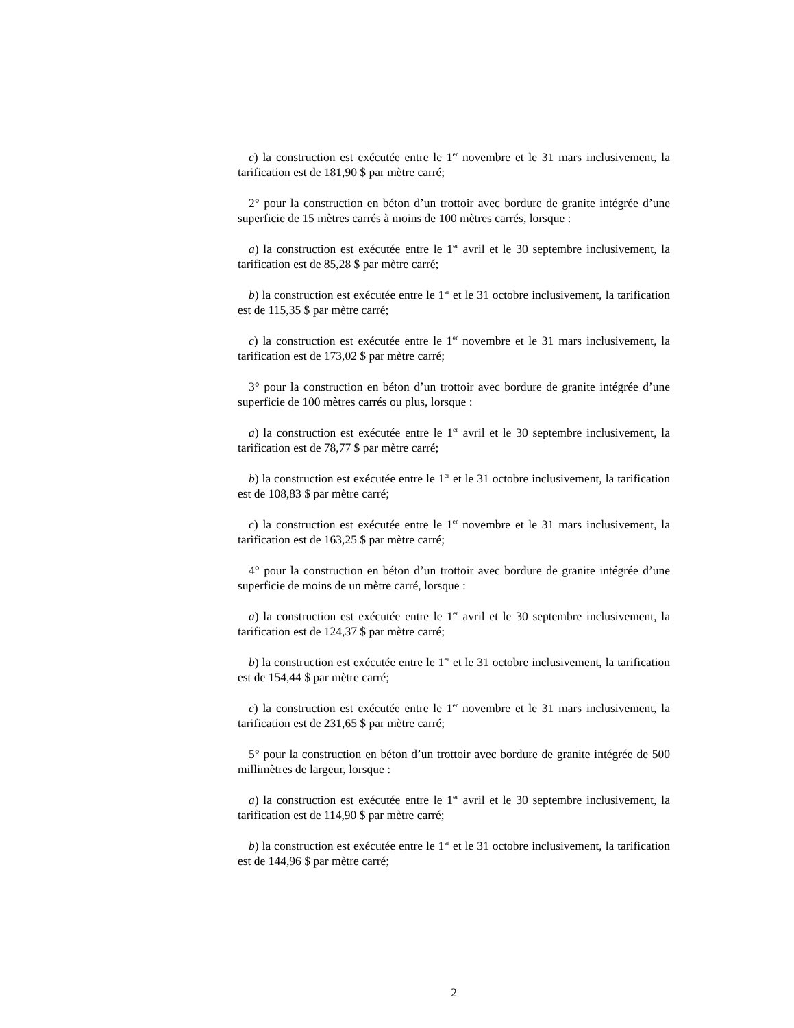c) la construction est exécutée entre le 1<sup>er</sup> novembre et le 31 mars inclusivement, la tarification est de 181,90 $ par mètre carré;
2° pour la construction en béton d’un trottoir avec bordure de granite intégrée d’une superficie de 15 mètres carrés à moins de 100 mètres carrés, lorsque :
a) la construction est exécutée entre le 1<sup>er</sup> avril et le 30 septembre inclusivement, la tarification est de 85,28 $ par mètre carré;
b) la construction est exécutée entre le 1<sup>er</sup> et le 31 octobre inclusivement, la tarification est de 115,35 $ par mètre carré;
c) la construction est exécutée entre le 1<sup>er</sup> novembre et le 31 mars inclusivement, la tarification est de 173,02 $ par mètre carré;
3° pour la construction en béton d’un trottoir avec bordure de granite intégrée d’une superficie de 100 mètres carrés ou plus, lorsque :
a) la construction est exécutée entre le 1<sup>er</sup> avril et le 30 septembre inclusivement, la tarification est de 78,77 $ par mètre carré;
b) la construction est exécutée entre le 1<sup>er</sup> et le 31 octobre inclusivement, la tarification est de 108,83 $ par mètre carré;
c) la construction est exécutée entre le 1<sup>er</sup> novembre et le 31 mars inclusivement, la tarification est de 163,25 $ par mètre carré;
4° pour la construction en béton d’un trottoir avec bordure de granite intégrée d’une superficie de moins de un mètre carré, lorsque :
a) la construction est exécutée entre le 1<sup>er</sup> avril et le 30 septembre inclusivement, la tarification est de 124,37 $ par mètre carré;
b) la construction est exécutée entre le 1<sup>er</sup> et le 31 octobre inclusivement, la tarification est de 154,44 $ par mètre carré;
c) la construction est exécutée entre le 1<sup>er</sup> novembre et le 31 mars inclusivement, la tarification est de 231,65 $ par mètre carré;
5° pour la construction en béton d’un trottoir avec bordure de granite intégrée de 500 millimètres de largeur, lorsque :
a) la construction est exécutée entre le 1<sup>er</sup> avril et le 30 septembre inclusivement, la tarification est de 114,90 $ par mètre carré;
b) la construction est exécutée entre le 1<sup>er</sup> et le 31 octobre inclusivement, la tarification est de 144,96 $ par mètre carré;
2